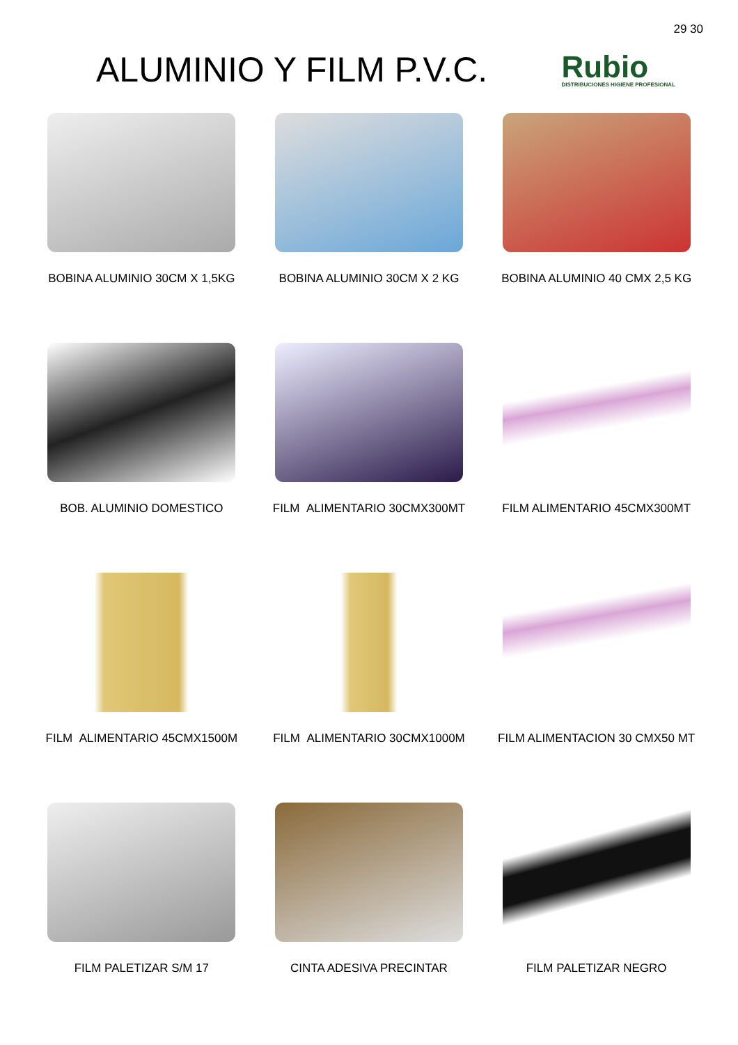29 30
ALUMINIO Y FILM P.V.C.
Rubio
DISTRIBUCIONES HIGIENE PROFESIONAL
BOBINA ALUMINIO 30CM X 1,5KG
BOBINA ALUMINIO 30CM X 2 KG
BOBINA ALUMINIO 40 CMX 2,5 KG
BOB. ALUMINIO DOMESTICO
FILM ALIMENTARIO 30CMX300MT
FILM ALIMENTARIO 45CMX300MT
FILM ALIMENTARIO 45CMX1500M
FILM ALIMENTARIO 30CMX1000M
FILM ALIMENTACION 30 CMX50 MT
FILM PALETIZAR S/M 17
CINTA ADESIVA PRECINTAR
FILM PALETIZAR NEGRO